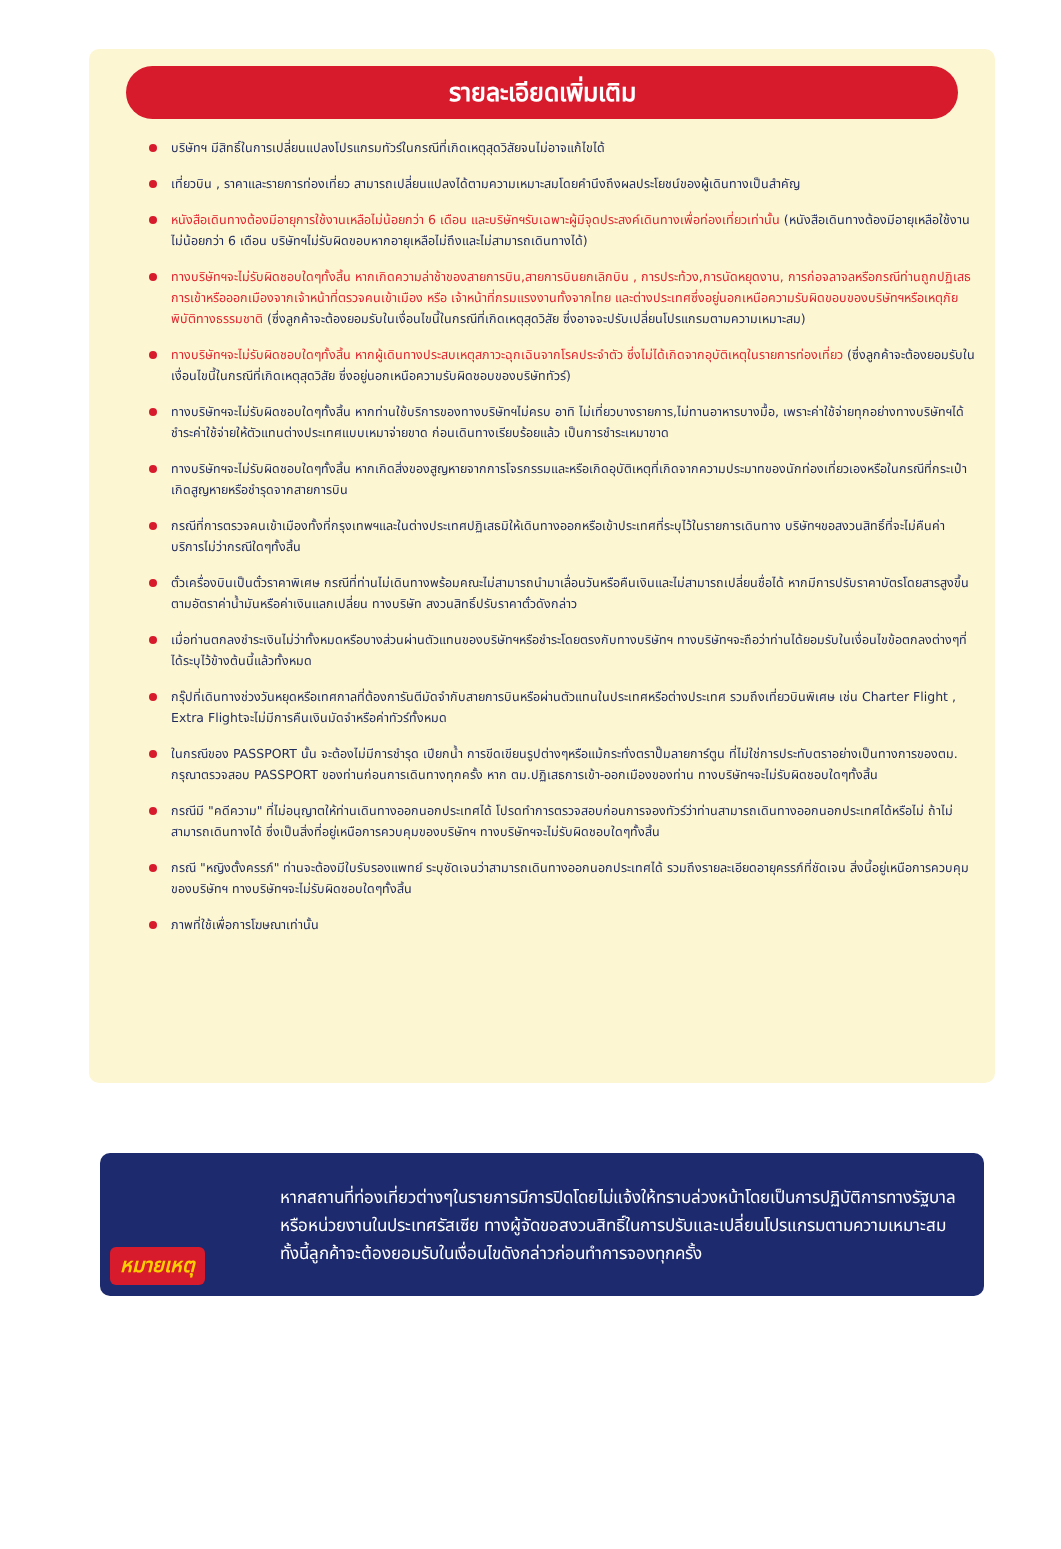รายละเอียดเพิ่มเติม
บริษัทฯ มีสิทธิ์ในการเปลี่ยนแปลงโปรแกรมทัวร์ในกรณีที่เกิดเหตุสุดวิสัยจนไม่อาจแก้ไขได้
เที่ยวบิน , ราคาและรายการท่องเที่ยว สามารถเปลี่ยนแปลงได้ตามความเหมาะสมโดยคำนึงถึงผลประโยชน์ของผู้เดินทางเป็นสำคัญ
หนังสือเดินทางต้องมีอายุการใช้งานเหลือไม่น้อยกว่า 6 เดือน และบริษัทฯรับเฉพาะผู้มีจุดประสงค์เดินทางเพื่อท่องเที่ยวเท่านั้น (หนังสือเดินทางต้องมีอายุเหลือใช้งานไม่น้อยกว่า 6 เดือน บริษัทฯไม่รับผิดขอบหากอายุเหลือไม่ถึงและไม่สามารถเดินทางได้)
ทางบริษัทฯจะไม่รับผิดชอบใดๆทั้งสิ้น หากเกิดความล่าช้าของสายการบิน,สายการบินยกเลิกบิน , การประท้วง,การนัดหยุดงาน, การก่อจลาจลหรือกรณีท่านถูกปฏิเสธการเข้าหรือออกเมืองจากเจ้าหน้าที่ตรวจคนเข้าเมือง หรือ เจ้าหน้าที่กรมแรงงานทั้งจากไทย และต่างประเทศซึ่งอยู่นอกเหนือความรับผิดขอบของบริษัทฯหรือเหตุภัยพิบัติทางธรรมชาติ (ซึ่งลูกค้าจะต้องยอมรับในเงื่อนไขนี้ในกรณีที่เกิดเหตุสุดวิสัย ซึ่งอาจจะปรับเปลี่ยนโปรแกรมตามความเหมาะสม)
ทางบริษัทฯจะไม่รับผิดชอบใดๆทั้งสิ้น หากผู้เดินทางประสบเหตุสภาวะฉุกเฉินจากโรคประจำตัว ซึ่งไม่ได้เกิดจากอุบัติเหตุในรายการท่องเที่ยว (ซึ่งลูกค้าจะต้องยอมรับในเงื่อนไขนี้ในกรณีที่เกิดเหตุสุดวิสัย ซึ่งอยู่นอกเหนือความรับผิดชอบของบริษัททัวร์)
ทางบริษัทฯจะไม่รับผิดชอบใดๆทั้งสิ้น หากท่านใช้บริการของทางบริษัทฯไม่ครบ อาทิ ไม่เที่ยวบางรายการ,ไม่ทานอาหารบางมื้อ, เพราะค่าใช้จ่ายทุกอย่างทางบริษัทฯได้ชำระค่าใช้จ่ายให้ตัวแทนต่างประเทศแบบเหมาจ่ายขาด ก่อนเดินทางเรียบร้อยแล้ว เป็นการชำระเหมาขาด
ทางบริษัทฯจะไม่รับผิดชอบใดๆทั้งสิ้น หากเกิดสิ่งของสูญหายจากการโจรกรรมและหรือเกิดอุบัติเหตุที่เกิดจากความประมาทของนักท่องเที่ยวเองหรือในกรณีที่กระเป๋าเกิดสูญหายหรือชำรุดจากสายการบิน
กรณีที่การตรวจคนเข้าเมืองทั้งที่กรุงเทพฯและในต่างประเทศปฏิเสธมิให้เดินทางออกหรือเข้าประเทศที่ระบุไว้ในรายการเดินทาง บริษัทฯขอสงวนสิทธิ์ที่จะไม่คืนค่าบริการไม่ว่ากรณีใดๆทั้งสิ้น
ตั๋วเครื่องบินเป็นตั๋วราคาพิเศษ กรณีที่ท่านไม่เดินทางพร้อมคณะไม่สามารถนำมาเลื่อนวันหรือคืนเงินและไม่สามารถเปลี่ยนชื่อได้ หากมีการปรับราคาบัตรโดยสารสูงขึ้น ตามอัตราค่าน้ำมันหรือค่าเงินแลกเปลี่ยน ทางบริษัท สงวนสิทธิ์ปรับราคาตั๋วดังกล่าว
เมื่อท่านตกลงชำระเงินไม่ว่าทั้งหมดหรือบางส่วนผ่านตัวแทนของบริษัทฯหรือชำระโดยตรงกับทางบริษัทฯ ทางบริษัทฯจะถือว่าท่านได้ยอมรับในเงื่อนไขข้อตกลงต่างๆที่ได้ระบุไว้ข้างต้นนี้แล้วทั้งหมด
กรุ๊ปที่เดินทางช่วงวันหยุดหรือเทศกาลที่ต้องการันตีมัดจำกับสายการบินหรือผ่านตัวแทนในประเทศหรือต่างประเทศ รวมถึงเที่ยวบินพิเศษ เช่น Charter Flight , Extra Flightจะไม่มีการคืนเงินมัดจำหรือค่าทัวร์ทั้งหมด
ในกรณีของ PASSPORT นั้น จะต้องไม่มีการชำรุด เปียกน้ำ การขีดเขียนรูปต่างๆหรือแม้กระทั่งตราปั๊มลายการ์ตูน ที่ไม่ใช่การประทับตราอย่างเป็นทางการของตม. กรุณาตรวจสอบ PASSPORT ของท่านก่อนการเดินทางทุกครั้ง หาก ตม.ปฏิเสธการเข้า-ออกเมืองของท่าน ทางบริษัทฯจะไม่รับผิดชอบใดๆทั้งสิ้น
กรณีมี "คดีความ" ที่ไม่อนุญาตให้ท่านเดินทางออกนอกประเทศได้ โปรดทำการตรวจสอบก่อนการจองทัวร์ว่าท่านสามารถเดินทางออกนอกประเทศได้หรือไม่ ถ้าไม่สามารถเดินทางได้ ซึ่งเป็นสิ่งที่อยู่เหนือการควบคุมของบริษัทฯ ทางบริษัทฯจะไม่รับผิดชอบใดๆทั้งสิ้น
กรณี "หญิงตั้งครรภ์" ท่านจะต้องมีใบรับรองแพทย์ ระบุชัดเจนว่าสามารถเดินทางออกนอกประเทศได้ รวมถึงรายละเอียดอายุครรภ์ที่ชัดเจน สิ่งนี้อยู่เหนือการควบคุมของบริษัทฯ ทางบริษัทฯจะไม่รับผิดชอบใดๆทั้งสิ้น
ภาพที่ใช้เพื่อการโฆษณาเท่านั้น
หมายเหตุ
หากสถานที่ท่องเที่ยวต่างๆในรายการมีการปิดโดยไม่แจ้งให้ทราบล่วงหน้าโดยเป็นการปฏิบัติการทางรัฐบาลหรือหน่วยงานในประเทศรัสเซีย ทางผู้จัดขอสงวนสิทธิ์ในการปรับและเปลี่ยนโปรแกรมตามความเหมาะสม ทั้งนี้ลูกค้าจะต้องยอมรับในเงื่อนไขดังกล่าวก่อนทำการจองทุกครั้ง